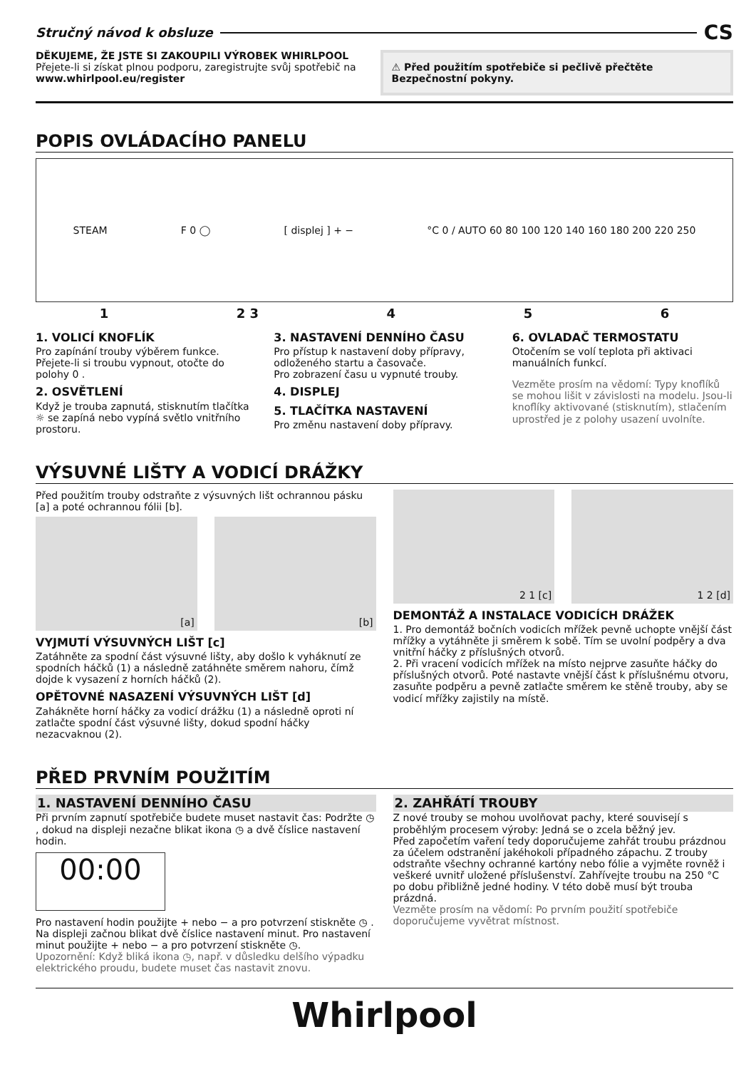Stručný návod k obsluze CS
DĚKUJEME, ŽE JSTE SI ZAKOUPILI VÝROBEK WHIRLPOOL
Přejete-li si získat plnou podporu, zaregistrujte svůj spotřebič na www.whirlpool.eu/register
⚠ Před použitím spotřebiče si pečlivě přečtěte Bezpečnostní pokyny.
POPIS OVLÁDACÍHO PANELU
STEAM F 0 ◯ [ displej ] + − °C 0 / AUTO 60 80 100 120 140 160 180 200 220 250
1 2 3 4 5 6
1. VOLICÍ KNOFLÍK
Pro zapínání trouby výběrem funkce. Přejete-li si troubu vypnout, otočte do polohy 0 .
2. OSVĚTLENÍ
Když je trouba zapnutá, stisknutím tlačítka ☼ se zapíná nebo vypíná světlo vnitřního prostoru.
3. NASTAVENÍ DENNÍHO ČASU
Pro přístup k nastavení doby přípravy, odloženého startu a časovače.
Pro zobrazení času u vypnuté trouby.
4. DISPLEJ
5. TLAČÍTKA NASTAVENÍ
Pro změnu nastavení doby přípravy.
6. OVLADAČ TERMOSTATU
Otočením se volí teplota při aktivaci manuálních funkcí.
Vezměte prosím na vědomí: Typy knoflíků se mohou lišit v závislosti na modelu. Jsou-li knoflíky aktivované (stisknutím), stlačením uprostřed je z polohy usazení uvolníte.
VÝSUVNÉ LIŠTY A VODICÍ DRÁŽKY
Před použitím trouby odstraňte z výsuvných lišt ochrannou pásku [a] a poté ochrannou fólii [b].
[a] [b]
VYJMUTÍ VÝSUVNÝCH LIŠT [c]
Zatáhněte za spodní část výsuvné lišty, aby došlo k vyháknutí ze spodních háčků (1) a následně zatáhněte směrem nahoru, čímž dojde k vysazení z horních háčků (2).
OPĚTOVNÉ NASAZENÍ VÝSUVNÝCH LIŠT [d]
Zahákněte horní háčky za vodicí drážku (1) a následně oproti ní zatlačte spodní část výsuvné lišty, dokud spodní háčky nezacvaknou (2).
2 1 [c] 1 2 [d]
DEMONTÁŽ A INSTALACE VODICÍCH DRÁŽEK
1. Pro demontáž bočních vodicích mřížek pevně uchopte vnější část mřížky a vytáhněte ji směrem k sobě. Tím se uvolní podpěry a dva vnitřní háčky z příslušných otvorů.
2. Při vracení vodicích mřížek na místo nejprve zasuňte háčky do příslušných otvorů. Poté nastavte vnější část k příslušnému otvoru, zasuňte podpěru a pevně zatlačte směrem ke stěně trouby, aby se vodicí mřížky zajistily na místě.
PŘED PRVNÍM POUŽITÍM
1. NASTAVENÍ DENNÍHO ČASU
Při prvním zapnutí spotřebiče budete muset nastavit čas: Podržte ◷ , dokud na displeji nezačne blikat ikona ◷ a dvě číslice nastavení hodin.
00:00
Pro nastavení hodin použijte + nebo − a pro potvrzení stiskněte ◷ . Na displeji začnou blikat dvě číslice nastavení minut. Pro nastavení minut použijte + nebo − a pro potvrzení stiskněte ◷.
Upozornění: Když bliká ikona ◷, např. v důsledku delšího výpadku elektrického proudu, budete muset čas nastavit znovu.
2. ZAHŘÁTÍ TROUBY
Z nové trouby se mohou uvolňovat pachy, které souvisejí s proběhlým procesem výroby: Jedná se o zcela běžný jev.
Před započetím vaření tedy doporučujeme zahřát troubu prázdnou za účelem odstranění jakéhokoli případného zápachu. Z trouby odstraňte všechny ochranné kartóny nebo fólie a vyjměte rovněž i veškeré uvnitř uložené příslušenství. Zahřívejte troubu na 250 °C po dobu přibližně jedné hodiny. V této době musí být trouba prázdná.
Vezměte prosím na vědomí: Po prvním použití spotřebiče doporučujeme vyvětrat místnost.
Whirlpool